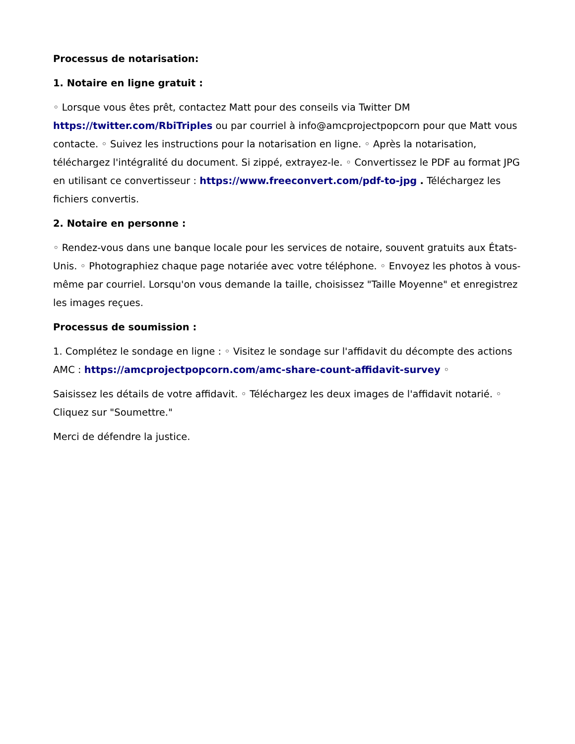Processus de notarisation:
1. Notaire en ligne gratuit :
◦ Lorsque vous êtes prêt, contactez Matt pour des conseils via Twitter DM https://twitter.com/RbiTriples ou par courriel à info@amcprojectpopcorn pour que Matt vous contacte. ◦ Suivez les instructions pour la notarisation en ligne. ◦ Après la notarisation, téléchargez l'intégralité du document. Si zippé, extrayez-le. ◦ Convertissez le PDF au format JPG en utilisant ce convertisseur : https://www.freeconvert.com/pdf-to-jpg . Téléchargez les fichiers convertis.
2. Notaire en personne :
◦ Rendez-vous dans une banque locale pour les services de notaire, souvent gratuits aux États-Unis. ◦ Photographiez chaque page notariée avec votre téléphone. ◦ Envoyez les photos à vous-même par courriel. Lorsqu'on vous demande la taille, choisissez "Taille Moyenne" et enregistrez les images reçues.
Processus de soumission :
1. Complétez le sondage en ligne : ◦ Visitez le sondage sur l'affidavit du décompte des actions AMC : https://amcprojectpopcorn.com/amc-share-count-affidavit-survey ◦
Saisissez les détails de votre affidavit. ◦ Téléchargez les deux images de l'affidavit notarié. ◦ Cliquez sur "Soumettre."
Merci de défendre la justice.